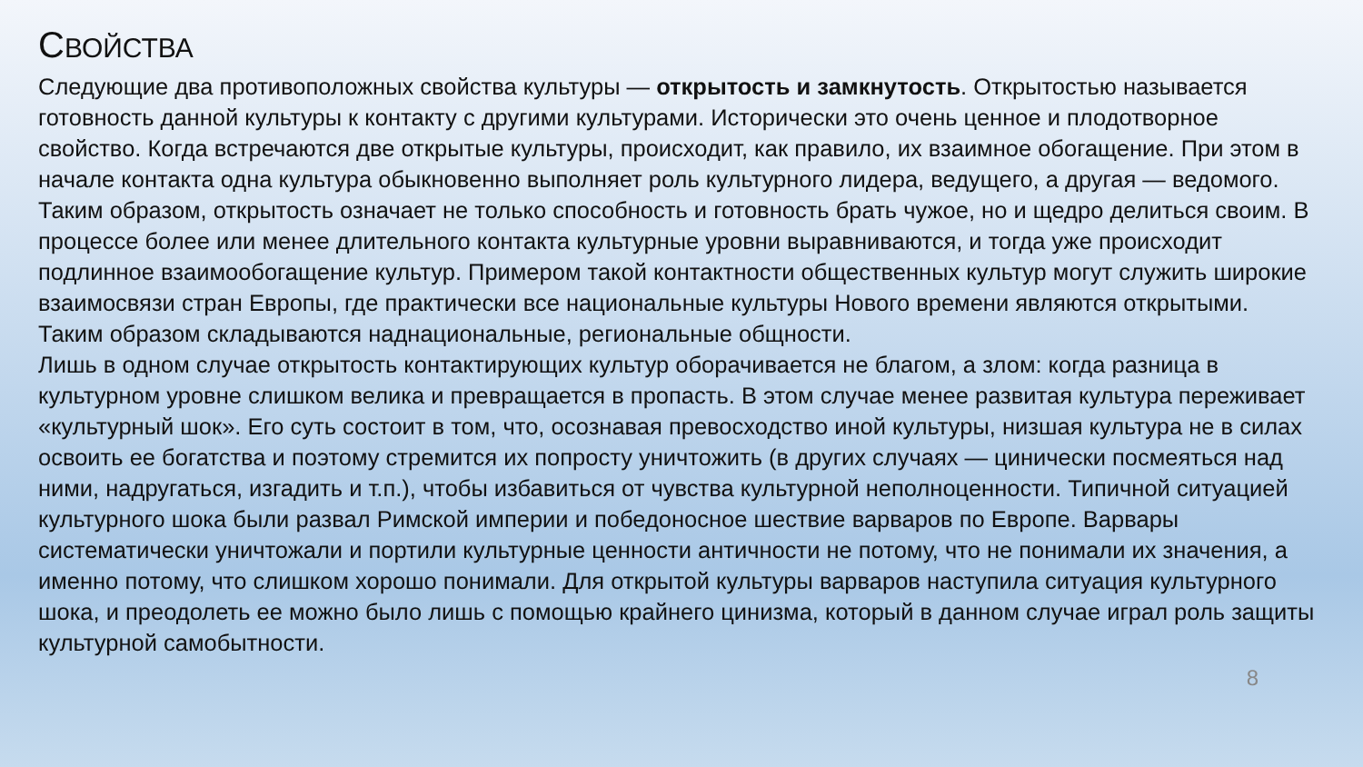СВОЙСТВА
Следующие два противоположных свойства культуры — открытость и замкнутость. Открытостью называется готовность данной культуры к контакту с другими культурами. Исторически это очень ценное и плодотворное свойство. Когда встречаются две открытые культуры, происходит, как правило, их взаимное обогащение. При этом в начале контакта одна культура обыкновенно выполняет роль культурного лидера, ведущего, а другая — ведомого. Таким образом, открытость означает не только способность и готовность брать чужое, но и щедро делиться своим. В процессе более или менее длительного контакта культурные уровни выравниваются, и тогда уже происходит подлинное взаимообогащение культур. Примером такой контактности общественных культур могут служить широкие взаимосвязи стран Европы, где практически все национальные культуры Нового времени являются открытыми. Таким образом складываются наднациональные, региональные общности.
Лишь в одном случае открытость контактирующих культур оборачивается не благом, а злом: когда разница в культурном уровне слишком велика и превращается в пропасть. В этом случае менее развитая культура переживает «культурный шок». Его суть состоит в том, что, осознавая превосходство иной культуры, низшая культура не в силах освоить ее богатства и поэтому стремится их попросту уничтожить (в других случаях — цинически посмеяться над ними, надругаться, изгадить и т.п.), чтобы избавиться от чувства культурной неполноценности. Типичной ситуацией культурного шока были развал Римской империи и победоносное шествие варваров по Европе. Варвары систематически уничтожали и портили культурные ценности античности не потому, что не понимали их значения, а именно потому, что слишком хорошо понимали. Для открытой культуры варваров наступила ситуация культурного шока, и преодолеть ее можно было лишь с помощью крайнего цинизма, который в данном случае играл роль защиты культурной самобытности.
8